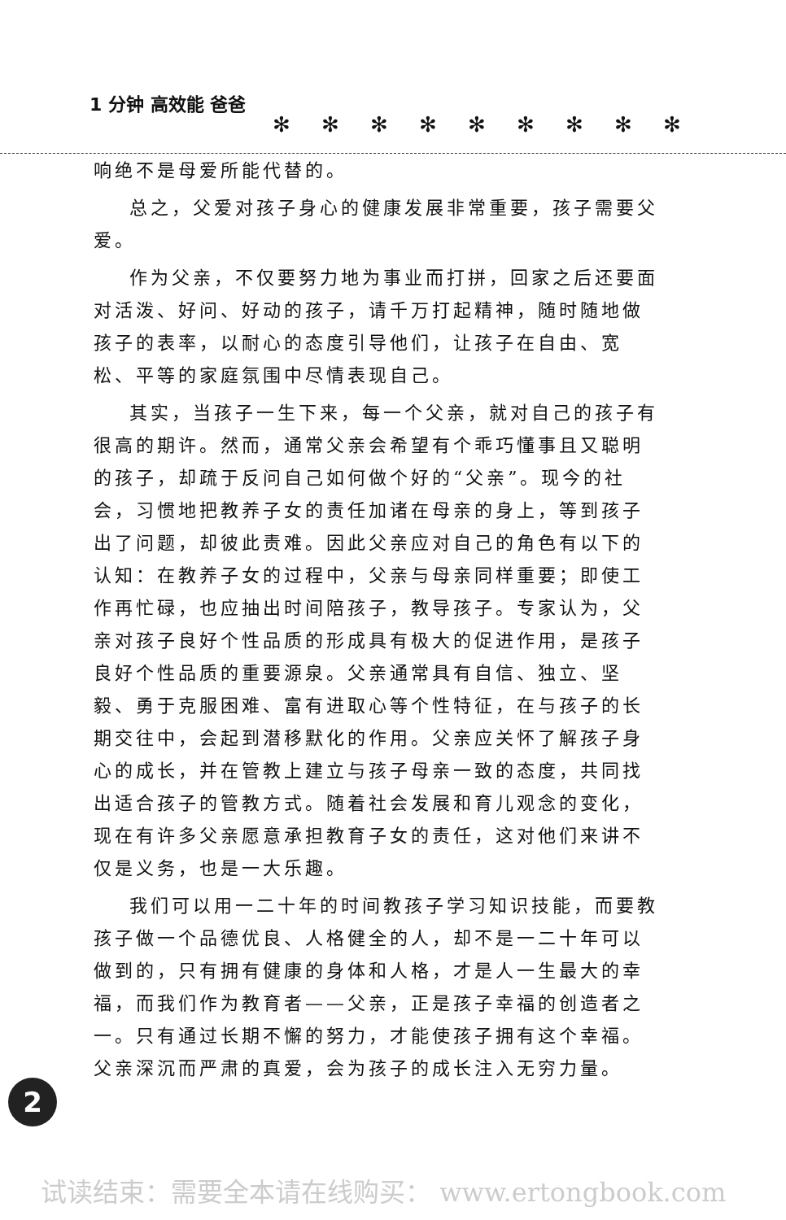1 分钟 高效能 爸爸
✻✻✻✻✻✻✻✻✻
响绝不是母爱所能代替的。
总之，父爱对孩子身心的健康发展非常重要，孩子需要父爱。
作为父亲，不仅要努力地为事业而打拼，回家之后还要面对活泼、好问、好动的孩子，请千万打起精神，随时随地做孩子的表率，以耐心的态度引导他们，让孩子在自由、宽松、平等的家庭氛围中尽情表现自己。
其实，当孩子一生下来，每一个父亲，就对自己的孩子有很高的期许。然而，通常父亲会希望有个乖巧懂事且又聪明的孩子，却疏于反问自己如何做个好的“父亲”。现今的社会，习惯地把教养子女的责任加诸在母亲的身上，等到孩子出了问题，却彼此责难。因此父亲应对自己的角色有以下的认知：在教养子女的过程中，父亲与母亲同样重要；即使工作再忙碌，也应抽出时间陪孩子，教导孩子。专家认为，父亲对孩子良好个性品质的形成具有极大的促进作用，是孩子良好个性品质的重要源泉。父亲通常具有自信、独立、坚毅、勇于克服困难、富有进取心等个性特征，在与孩子的长期交往中，会起到潜移默化的作用。父亲应关怀了解孩子身心的成长，并在管教上建立与孩子母亲一致的态度，共同找出适合孩子的管教方式。随着社会发展和育儿观念的变化，现在有许多父亲愿意承担教育子女的责任，这对他们来讲不仅是义务，也是一大乐趣。
我们可以用一二十年的时间教孩子学习知识技能，而要教孩子做一个品德优良、人格健全的人，却不是一二十年可以做到的，只有拥有健康的身体和人格，才是人一生最大的幸福，而我们作为教育者——父亲，正是孩子幸福的创造者之一。只有通过长期不懈的努力，才能使孩子拥有这个幸福。父亲深沉而严肃的真爱，会为孩子的成长注入无穷力量。
2
试读结束：需要全本请在线购买： www.ertongbook.com